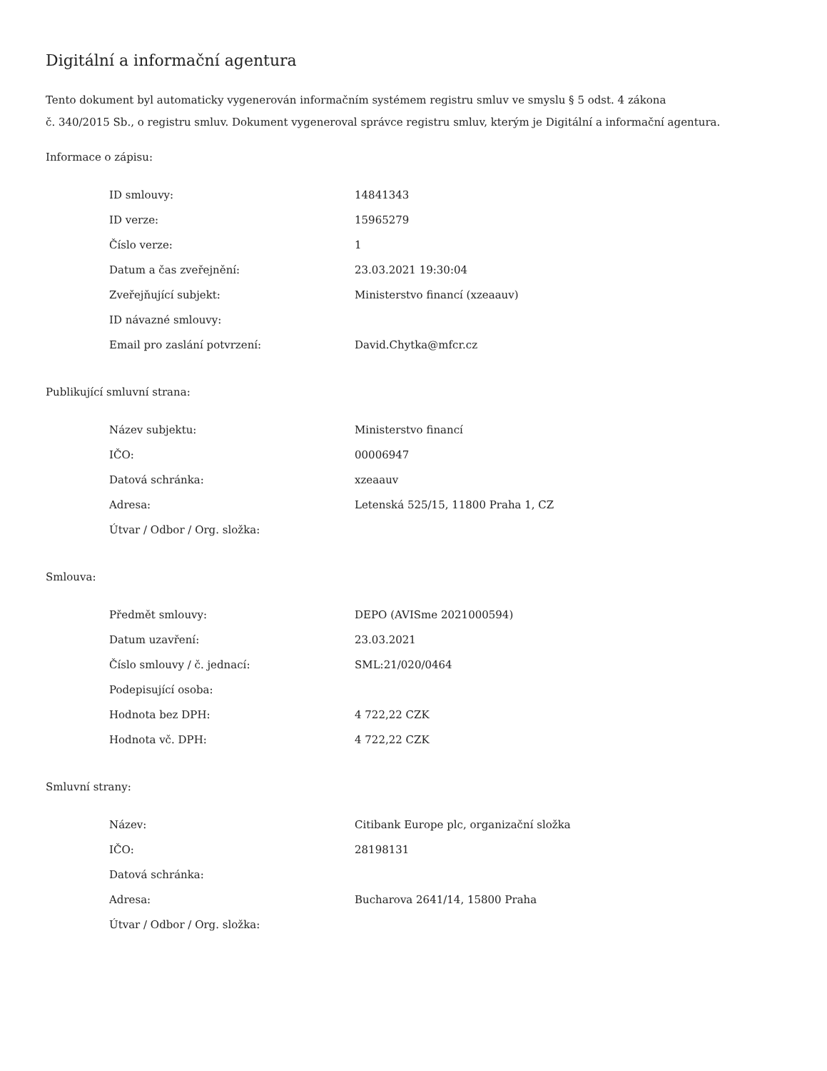Digitální a informační agentura
Tento dokument byl automaticky vygenerován informačním systémem registru smluv ve smyslu § 5 odst. 4 zákona
č. 340/2015 Sb., o registru smluv. Dokument vygeneroval správce registru smluv, kterým je Digitální a informační agentura.
Informace o zápisu:
| ID smlouvy: | 14841343 |
| ID verze: | 15965279 |
| Číslo verze: | 1 |
| Datum a čas zveřejnění: | 23.03.2021 19:30:04 |
| Zveřejňující subjekt: | Ministerstvo financí (xzeaauv) |
| ID návazné smlouvy: | |
| Email pro zaslání potvrzení: | David.Chytka@mfcr.cz |
Publikující smluvní strana:
| Název subjektu: | Ministerstvo financí |
| IČO: | 00006947 |
| Datová schránka: | xzeaauv |
| Adresa: | Letenská 525/15, 11800 Praha 1, CZ |
| Útvar / Odbor / Org. složka: | |
Smlouva:
| Předmět smlouvy: | DEPO (AVISme 2021000594) |
| Datum uzavření: | 23.03.2021 |
| Číslo smlouvy / č. jednací: | SML:21/020/0464 |
| Podepisující osoba: | |
| Hodnota bez DPH: | 4 722,22 CZK |
| Hodnota vč. DPH: | 4 722,22 CZK |
Smluvní strany:
| Název: | Citibank Europe plc, organizační složka |
| IČO: | 28198131 |
| Datová schránka: | |
| Adresa: | Bucharova 2641/14, 15800 Praha |
| Útvar / Odbor / Org. složka: | |